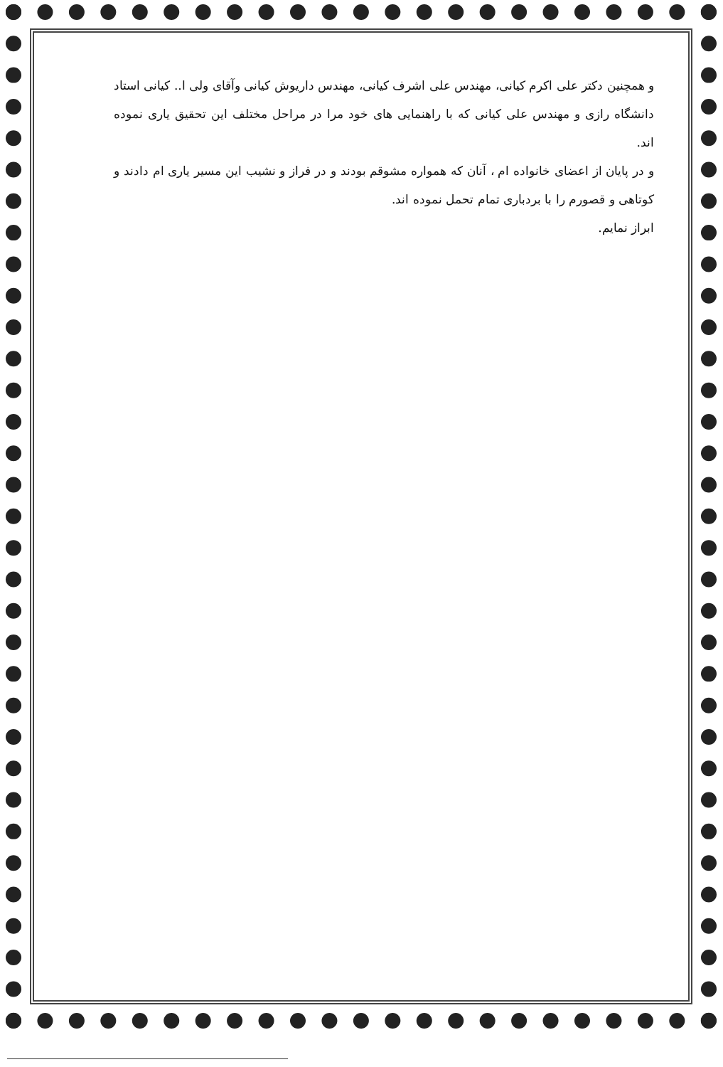و همچنین دکتر علی اکرم کیانی، مهندس علی اشرف کیانی، مهندس داریوش کیانی وآقای ولی ا.. کیانی استاد دانشگاه رازی و مهندس علی کیانی که با راهنمایی های خود مرا در مراحل مختلف این تحقیق یاری نموده اند.
و در پایان از اعضای خانواده ام ، آنان که همواره مشوقم بودند و در فراز و نشیب این مسیر یاری ام دادند و کوتاهی و قصورم را با بردباری تمام تحمل نموده اند.
ابراز نمایم.